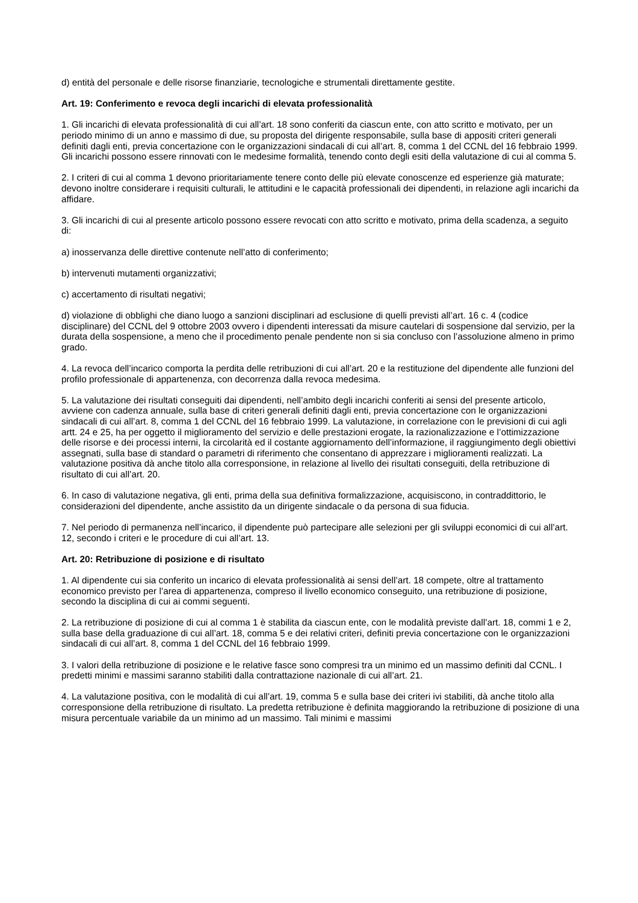d) entità del personale e delle risorse finanziarie, tecnologiche e strumentali direttamente gestite.
Art. 19: Conferimento e revoca degli incarichi di elevata professionalità
1. Gli incarichi di elevata professionalità di cui all’art. 18 sono conferiti da ciascun ente, con atto scritto e motivato, per un periodo minimo di un anno e massimo di due, su proposta del dirigente responsabile, sulla base di appositi criteri generali definiti dagli enti, previa concertazione con le organizzazioni sindacali di cui all’art. 8, comma 1 del CCNL del 16 febbraio 1999. Gli incarichi possono essere rinnovati con le medesime formalità, tenendo conto degli esiti della valutazione di cui al comma 5.
2. I criteri di cui al comma 1 devono prioritariamente tenere conto delle più elevate conoscenze ed esperienze già maturate; devono inoltre considerare i requisiti culturali, le attitudini e le capacità professionali dei dipendenti, in relazione agli incarichi da affidare.
3. Gli incarichi di cui al presente articolo possono essere revocati con atto scritto e motivato, prima della scadenza, a seguito di:
a) inosservanza delle direttive contenute nell’atto di conferimento;
b) intervenuti mutamenti organizzativi;
c) accertamento di risultati negativi;
d) violazione di obblighi che diano luogo a sanzioni disciplinari ad esclusione di quelli previsti all’art. 16 c. 4 (codice disciplinare) del CCNL del 9 ottobre 2003 ovvero i dipendenti interessati da misure cautelari di sospensione dal servizio, per la durata della sospensione, a meno che il procedimento penale pendente non si sia concluso con l’assoluzione almeno in primo grado.
4. La revoca dell’incarico comporta la perdita delle retribuzioni di cui all’art. 20 e la restituzione del dipendente alle funzioni del profilo professionale di appartenenza, con decorrenza dalla revoca medesima.
5. La valutazione dei risultati conseguiti dai dipendenti, nell’ambito degli incarichi conferiti ai sensi del presente articolo, avviene con cadenza annuale, sulla base di criteri generali definiti dagli enti, previa concertazione con le organizzazioni sindacali di cui all’art. 8, comma 1 del CCNL del 16 febbraio 1999. La valutazione, in correlazione con le previsioni di cui agli artt. 24 e 25, ha per oggetto il miglioramento del servizio e delle prestazioni erogate, la razionalizzazione e l’ottimizzazione delle risorse e dei processi interni, la circolarità ed il costante aggiornamento dell’informazione, il raggiungimento degli obiettivi assegnati, sulla base di standard o parametri di riferimento che consentano di apprezzare i miglioramenti realizzati. La valutazione positiva dà anche titolo alla corresponsione, in relazione al livello dei risultati conseguiti, della retribuzione di risultato di cui all’art. 20.
6. In caso di valutazione negativa, gli enti, prima della sua definitiva formalizzazione, acquisiscono, in contraddittorio, le considerazioni del dipendente, anche assistito da un dirigente sindacale o da persona di sua fiducia.
7. Nel periodo di permanenza nell’incarico, il dipendente può partecipare alle selezioni per gli sviluppi economici di cui all’art. 12, secondo i criteri e le procedure di cui all’art. 13.
Art. 20: Retribuzione di posizione e di risultato
1. Al dipendente cui sia conferito un incarico di elevata professionalità ai sensi dell’art. 18 compete, oltre al trattamento economico previsto per l’area di appartenenza, compreso il livello economico conseguito, una retribuzione di posizione, secondo la disciplina di cui ai commi seguenti.
2. La retribuzione di posizione di cui al comma 1 è stabilita da ciascun ente, con le modalità previste dall’art. 18, commi 1 e 2, sulla base della graduazione di cui all’art. 18, comma 5 e dei relativi criteri, definiti previa concertazione con le organizzazioni sindacali di cui all’art. 8, comma 1 del CCNL del 16 febbraio 1999.
3. I valori della retribuzione di posizione e le relative fasce sono compresi tra un minimo ed un massimo definiti dal CCNL. I predetti minimi e massimi saranno stabiliti dalla contrattazione nazionale di cui all’art. 21.
4. La valutazione positiva, con le modalità di cui all’art. 19, comma 5 e sulla base dei criteri ivi stabiliti, dà anche titolo alla corresponsione della retribuzione di risultato. La predetta retribuzione è definita maggiorando la retribuzione di posizione di una misura percentuale variabile da un minimo ad un massimo. Tali minimi e massimi